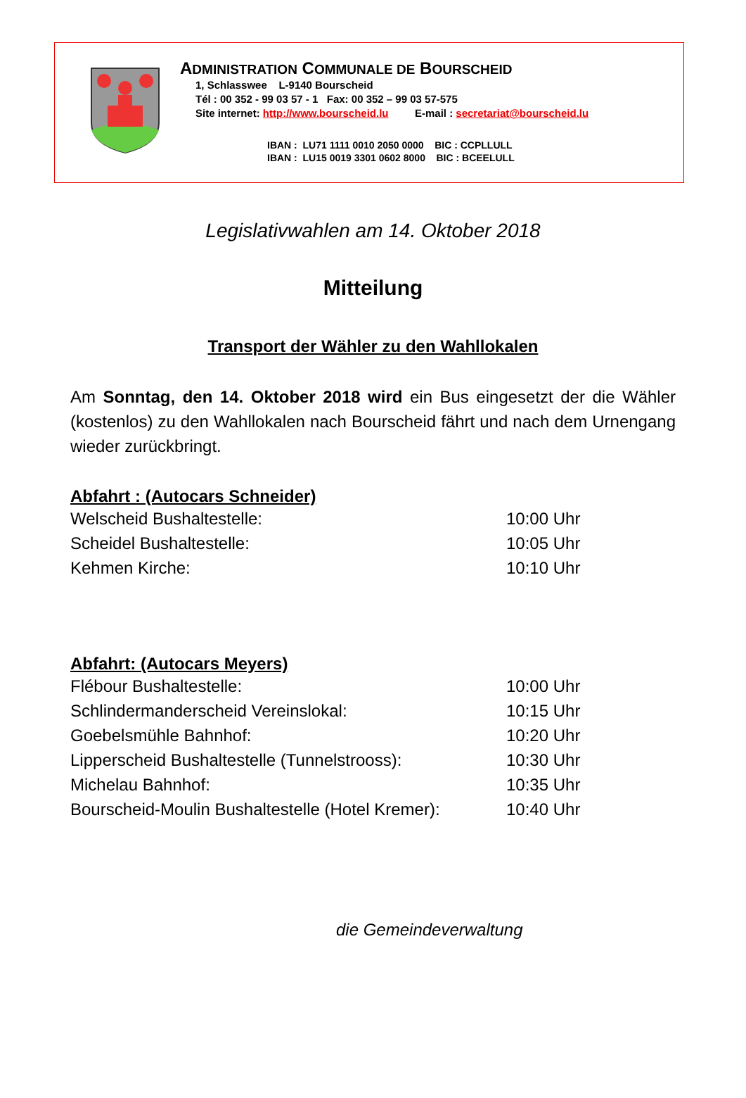ADMINISTRATION COMMUNALE DE BOURSCHEID
1, Schlasswee L-9140 Bourscheid
Tél : 00 352 - 99 03 57 - 1 Fax: 00 352 – 99 03 57-575
Site internet: http://www.bourscheid.lu E-mail : secretariat@bourscheid.lu
IBAN : LU71 1111 0010 2050 0000 BIC : CCPLLULL
IBAN : LU15 0019 3301 0602 8000 BIC : BCEELULL
Legislativwahlen am 14. Oktober 2018
Mitteilung
Transport der Wähler zu den Wahllokalen
Am Sonntag, den 14. Oktober 2018 wird ein Bus eingesetzt der die Wähler (kostenlos) zu den Wahllokalen nach Bourscheid fährt und nach dem Urnengang wieder zurückbringt.
Abfahrt : (Autocars Schneider)
Welscheid Bushaltestelle: 10:00 Uhr
Scheidel Bushaltestelle: 10:05 Uhr
Kehmen Kirche: 10:10 Uhr
Abfahrt: (Autocars Meyers)
Flébour Bushaltestelle: 10:00 Uhr
Schlindermanderscheid Vereinslokal: 10:15 Uhr
Goebelsmühle Bahnhof: 10:20 Uhr
Lipperscheid Bushaltestelle (Tunnelstrooss): 10:30 Uhr
Michelau Bahnhof: 10:35 Uhr
Bourscheid-Moulin Bushaltestelle (Hotel Kremer): 10:40 Uhr
die Gemeindeverwaltung